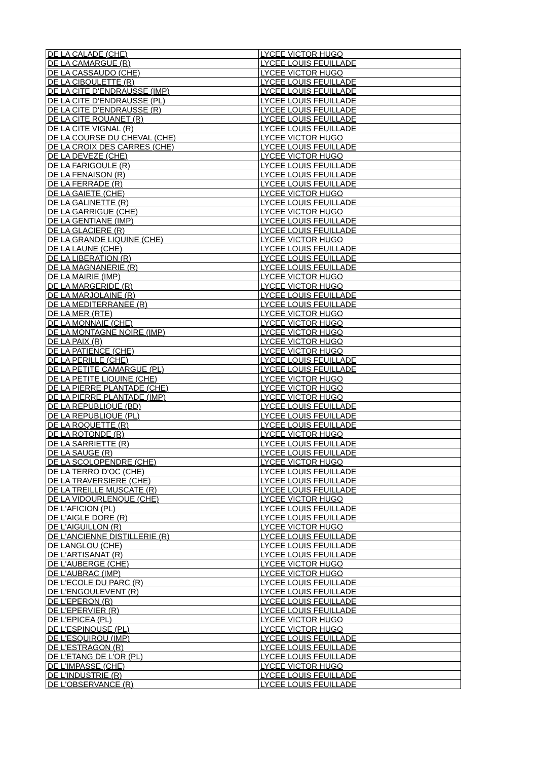| DE LA CALADE (CHE) | LYCEE VICTOR HUGO |
| DE LA CAMARGUE (R) | LYCEE LOUIS FEUILLADE |
| DE LA CASSAUDO (CHE) | LYCEE VICTOR HUGO |
| DE LA CIBOULETTE (R) | LYCEE LOUIS FEUILLADE |
| DE LA CITE D'ENDRAUSSE (IMP) | LYCEE LOUIS FEUILLADE |
| DE LA CITE D'ENDRAUSSE (PL) | LYCEE LOUIS FEUILLADE |
| DE LA CITE D'ENDRAUSSE (R) | LYCEE LOUIS FEUILLADE |
| DE LA CITE ROUANET (R) | LYCEE LOUIS FEUILLADE |
| DE LA CITE VIGNAL (R) | LYCEE LOUIS FEUILLADE |
| DE LA COURSE DU CHEVAL (CHE) | LYCEE VICTOR HUGO |
| DE LA CROIX DES CARRES (CHE) | LYCEE LOUIS FEUILLADE |
| DE LA DEVEZE (CHE) | LYCEE VICTOR HUGO |
| DE LA FARIGOULE (R) | LYCEE LOUIS FEUILLADE |
| DE LA FENAISON (R) | LYCEE LOUIS FEUILLADE |
| DE LA FERRADE (R) | LYCEE LOUIS FEUILLADE |
| DE LA GAIETE (CHE) | LYCEE VICTOR HUGO |
| DE LA GALINETTE (R) | LYCEE LOUIS FEUILLADE |
| DE LA GARRIGUE (CHE) | LYCEE VICTOR HUGO |
| DE LA GENTIANE (IMP) | LYCEE LOUIS FEUILLADE |
| DE LA GLACIERE (R) | LYCEE LOUIS FEUILLADE |
| DE LA GRANDE LIQUINE (CHE) | LYCEE VICTOR HUGO |
| DE LA LAUNE (CHE) | LYCEE LOUIS FEUILLADE |
| DE LA LIBERATION (R) | LYCEE LOUIS FEUILLADE |
| DE LA MAGNANERIE (R) | LYCEE LOUIS FEUILLADE |
| DE LA MAIRIE (IMP) | LYCEE VICTOR HUGO |
| DE LA MARGERIDE (R) | LYCEE VICTOR HUGO |
| DE LA MARJOLAINE (R) | LYCEE LOUIS FEUILLADE |
| DE LA MEDITERRANEE (R) | LYCEE LOUIS FEUILLADE |
| DE LA MER (RTE) | LYCEE VICTOR HUGO |
| DE LA MONNAIE (CHE) | LYCEE VICTOR HUGO |
| DE LA MONTAGNE NOIRE (IMP) | LYCEE VICTOR HUGO |
| DE LA PAIX (R) | LYCEE VICTOR HUGO |
| DE LA PATIENCE (CHE) | LYCEE VICTOR HUGO |
| DE LA PERILLE (CHE) | LYCEE LOUIS FEUILLADE |
| DE LA PETITE CAMARGUE (PL) | LYCEE LOUIS FEUILLADE |
| DE LA PETITE LIQUINE (CHE) | LYCEE VICTOR HUGO |
| DE LA PIERRE PLANTADE (CHE) | LYCEE VICTOR HUGO |
| DE LA PIERRE PLANTADE (IMP) | LYCEE VICTOR HUGO |
| DE LA REPUBLIQUE (BD) | LYCEE LOUIS FEUILLADE |
| DE LA REPUBLIQUE (PL) | LYCEE LOUIS FEUILLADE |
| DE LA ROQUETTE (R) | LYCEE LOUIS FEUILLADE |
| DE LA ROTONDE (R) | LYCEE VICTOR HUGO |
| DE LA SARRIETTE (R) | LYCEE LOUIS FEUILLADE |
| DE LA SAUGE (R) | LYCEE LOUIS FEUILLADE |
| DE LA SCOLOPENDRE (CHE) | LYCEE VICTOR HUGO |
| DE LA TERRO D'OC (CHE) | LYCEE LOUIS FEUILLADE |
| DE LA TRAVERSIERE (CHE) | LYCEE LOUIS FEUILLADE |
| DE LA TREILLE MUSCATE (R) | LYCEE LOUIS FEUILLADE |
| DE LA VIDOURLENQUE (CHE) | LYCEE VICTOR HUGO |
| DE L'AFICION (PL) | LYCEE LOUIS FEUILLADE |
| DE L'AIGLE DORE (R) | LYCEE LOUIS FEUILLADE |
| DE L'AIGUILLON (R) | LYCEE VICTOR HUGO |
| DE L'ANCIENNE DISTILLERIE (R) | LYCEE LOUIS FEUILLADE |
| DE LANGLOU (CHE) | LYCEE LOUIS FEUILLADE |
| DE L'ARTISANAT (R) | LYCEE LOUIS FEUILLADE |
| DE L'AUBERGE (CHE) | LYCEE VICTOR HUGO |
| DE L'AUBRAC (IMP) | LYCEE VICTOR HUGO |
| DE L'ECOLE DU PARC (R) | LYCEE LOUIS FEUILLADE |
| DE L'ENGOULEVENT (R) | LYCEE LOUIS FEUILLADE |
| DE L'EPERON (R) | LYCEE LOUIS FEUILLADE |
| DE L'EPERVIER (R) | LYCEE LOUIS FEUILLADE |
| DE L'EPICEA (PL) | LYCEE VICTOR HUGO |
| DE L'ESPINOUSE (PL) | LYCEE VICTOR HUGO |
| DE L'ESQUIROU (IMP) | LYCEE LOUIS FEUILLADE |
| DE L'ESTRAGON (R) | LYCEE LOUIS FEUILLADE |
| DE L'ETANG DE L'OR (PL) | LYCEE LOUIS FEUILLADE |
| DE L'IMPASSE (CHE) | LYCEE VICTOR HUGO |
| DE L'INDUSTRIE (R) | LYCEE LOUIS FEUILLADE |
| DE L'OBSERVANCE (R) | LYCEE LOUIS FEUILLADE |